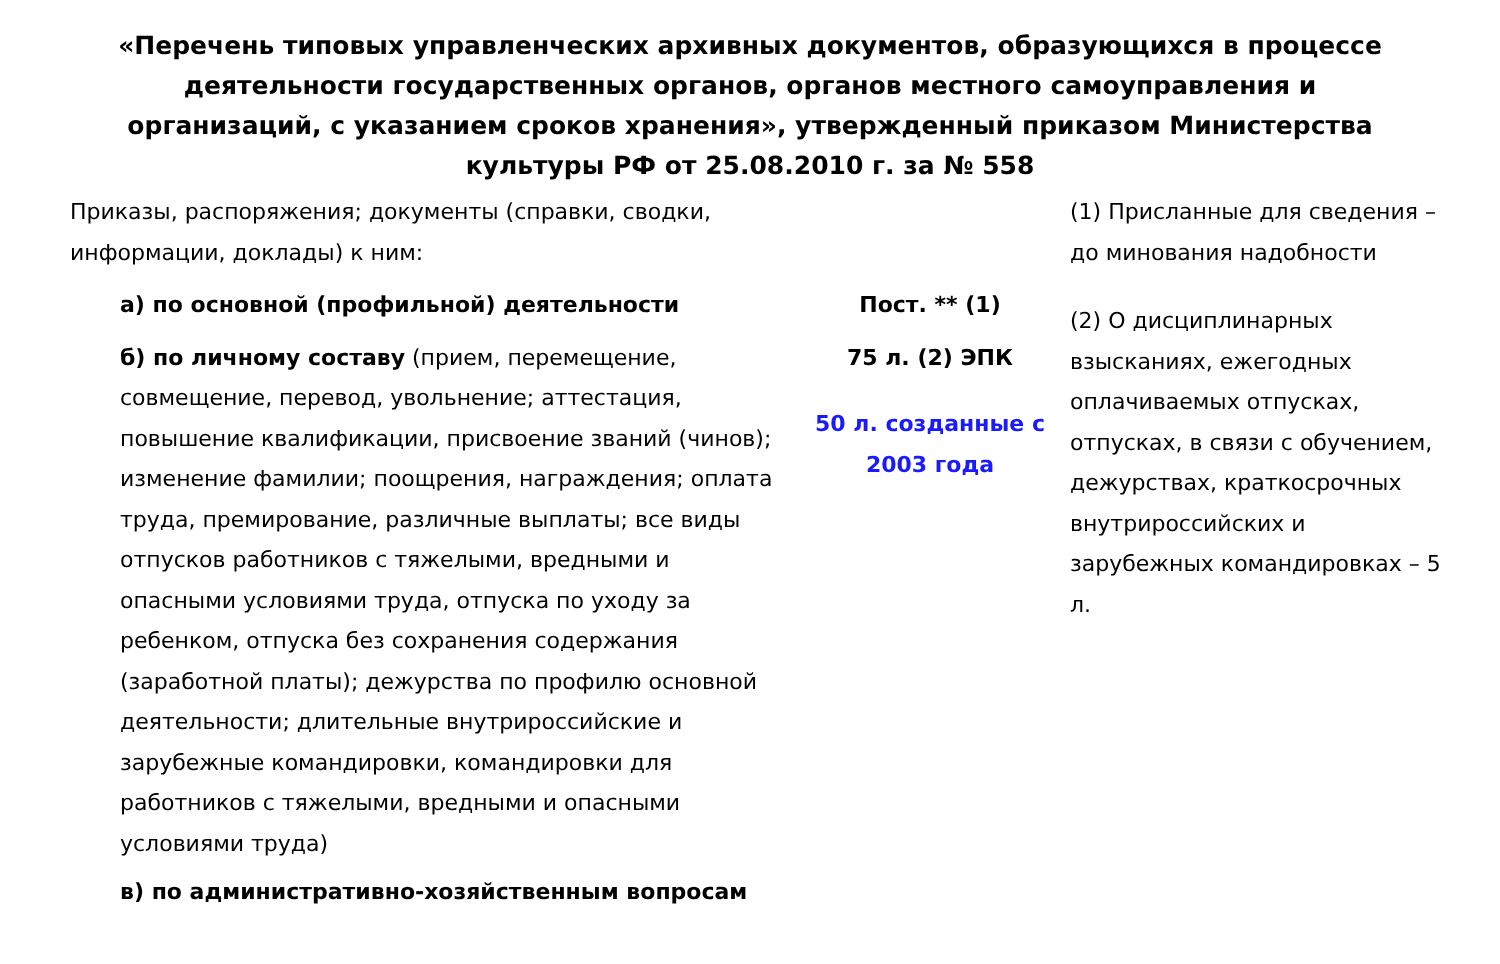«Перечень типовых управленческих архивных документов, образующихся в процессе деятельности государственных органов, органов местного самоуправления и организаций, с указанием сроков хранения», утвержденный приказом Министерства культуры РФ от 25.08.2010 г. за № 558
Приказы, распоряжения; документы (справки, сводки, информации, доклады) к ним:
а) по основной (профильной) деятельности
б) по личному составу (прием, перемещение, совмещение, перевод, увольнение; аттестация, повышение квалификации, присвоение званий (чинов); изменение фамилии; поощрения, награждения; оплата труда, премирование, различные выплаты; все виды отпусков работников с тяжелыми, вредными и опасными условиями труда, отпуска по уходу за ребенком, отпуска без сохранения содержания (заработной платы); дежурства по профилю основной деятельности; длительные внутрироссийские и зарубежные командировки, командировки для работников с тяжелыми, вредными и опасными условиями труда)
в) по административно-хозяйственным вопросам
Пост. ** (1)
75 л. (2) ЭПК
50 л. созданные с 2003 года
(1) Присланные для сведения – до минования надобности
(2) О дисциплинарных взысканиях, ежегодных оплачиваемых отпусках, отпусках, в связи с обучением, дежурствах, краткосрочных внутрироссийских и зарубежных командировках – 5 л.